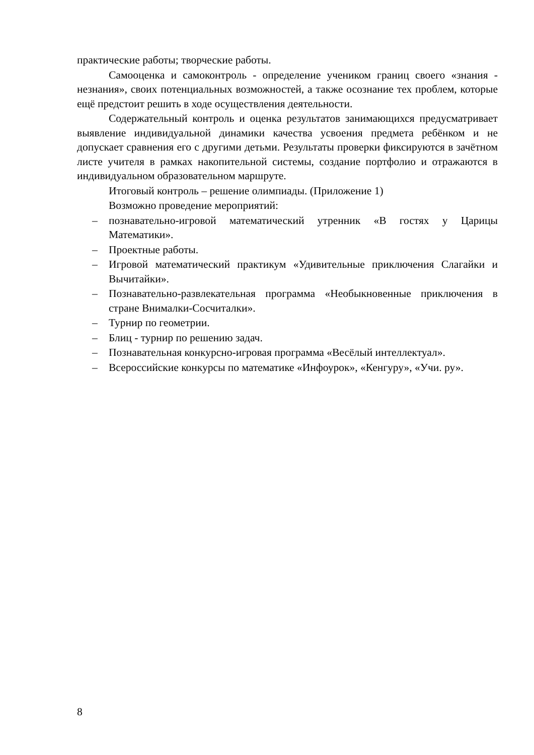практические работы; творческие работы.
Самооценка и самоконтроль - определение учеником границ своего «знания - незнания», своих потенциальных возможностей, а также осознание тех проблем, которые ещё предстоит решить в ходе осуществления деятельности.
Содержательный контроль и оценка результатов занимающихся предусматривает выявление индивидуальной динамики качества усвоения предмета ребёнком и не допускает сравнения его с другими детьми. Результаты проверки фиксируются в зачётном листе учителя в рамках накопительной системы, создание портфолио и отражаются в индивидуальном образовательном маршруте.
Итоговый контроль – решение олимпиады. (Приложение 1)
Возможно проведение мероприятий:
– познавательно-игровой математический утренник «В гостях у Царицы Математики».
– Проектные работы.
– Игровой математический практикум «Удивительные приключения Слагайки и Вычитайки».
– Познавательно-развлекательная программа «Необыкновенные приключения в стране Внималки-Сосчиталки».
– Турнир по геометрии.
– Блиц - турнир по решению задач.
– Познавательная конкурсно-игровая программа «Весёлый интеллектуал».
– Всероссийские конкурсы по математике «Инфоурок», «Кенгуру», «Учи. ру».
8